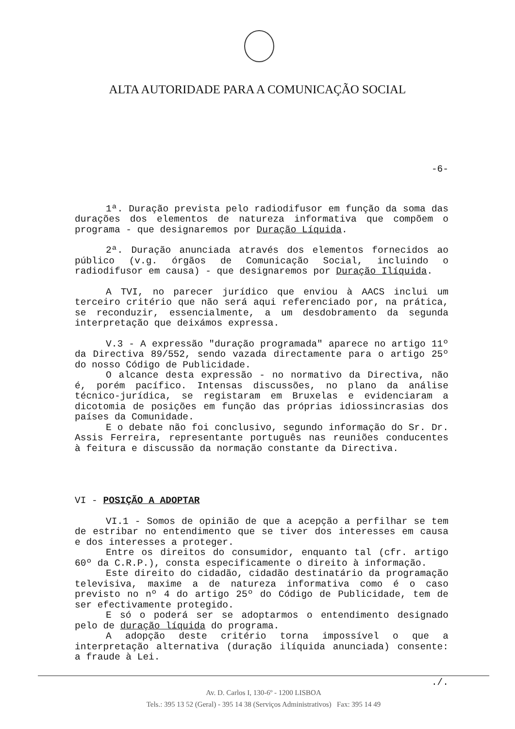ALTA AUTORIDADE PARA A COMUNICAÇÃO SOCIAL
-6-
1ª. Duração prevista pelo radiodifusor em função da soma das durações dos elementos de natureza informativa que compõem o programa - que designaremos por Duração Líquida.
2ª. Duração anunciada através dos elementos fornecidos ao público (v.g. órgãos de Comunicação Social, incluindo o radiodifusor em causa) - que designaremos por Duração Ilíquida.
A TVI, no parecer jurídico que enviou à AACS inclui um terceiro critério que não será aqui referenciado por, na prática, se reconduzir, essencialmente, a um desdobramento da segunda interpretação que deixámos expressa.
V.3 - A expressão "duração programada" aparece no artigo 11º da Directiva 89/552, sendo vazada directamente para o artigo 25º do nosso Código de Publicidade.
O alcance desta expressão - no normativo da Directiva, não é, porém pacífico. Intensas discussões, no plano da análise técnico-jurídica, se registaram em Bruxelas e evidenciaram a dicotomia de posições em função das próprias idiossincrasias dos países da Comunidade.
E o debate não foi conclusivo, segundo informação do Sr. Dr. Assis Ferreira, representante português nas reuniões conducentes à feitura e discussão da normação constante da Directiva.
VI - POSIÇÃO A ADOPTAR
VI.1 - Somos de opinião de que a acepção a perfilhar se tem de estribar no entendimento que se tiver dos interesses em causa e dos interesses a proteger.
Entre os direitos do consumidor, enquanto tal (cfr. artigo 60º da C.R.P.), consta especificamente o direito à informação.
Este direito do cidadão, cidadão destinatário da programação televisiva, maxime a de natureza informativa como é o caso previsto no nº 4 do artigo 25º do Código de Publicidade, tem de ser efectivamente protegido.
E só o poderá ser se adoptarmos o entendimento designado pelo de duração líquida do programa.
A adopção deste critério torna impossível o que a interpretação alternativa (duração ilíquida anunciada) consente: a fraude à Lei.
./.
Av. D. Carlos I, 130-6º - 1200 LISBOA
Tels.: 395 13 52 (Geral) - 395 14 38 (Serviços Administrativos) Fax: 395 14 49